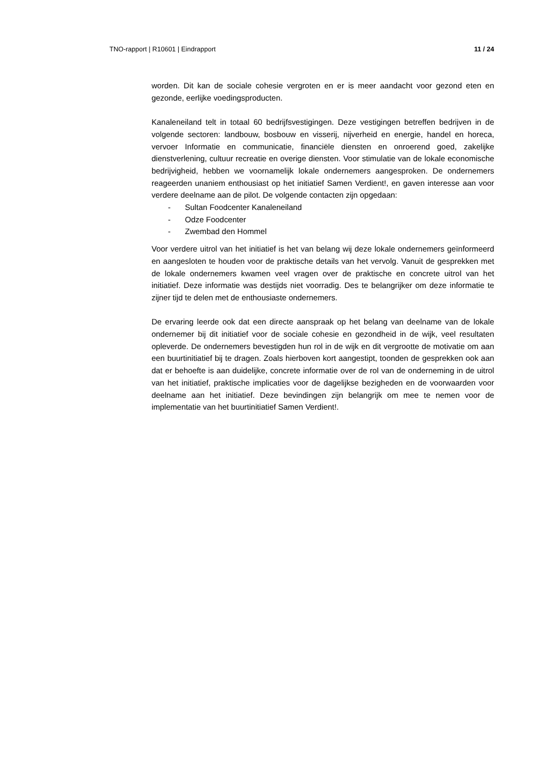TNO-rapport | R10601 | Eindrapport 11 / 24
worden. Dit kan de sociale cohesie vergroten en er is meer aandacht voor gezond eten en gezonde, eerlijke voedingsproducten.
Kanaleneiland telt in totaal 60 bedrijfsvestigingen. Deze vestigingen betreffen bedrijven in de volgende sectoren: landbouw, bosbouw en visserij, nijverheid en energie, handel en horeca, vervoer Informatie en communicatie, financiële diensten en onroerend goed, zakelijke dienstverlening, cultuur recreatie en overige diensten. Voor stimulatie van de lokale economische bedrijvigheid, hebben we voornamelijk lokale ondernemers aangesproken. De ondernemers reageerden unaniem enthousiast op het initiatief Samen Verdient!, en gaven interesse aan voor verdere deelname aan de pilot. De volgende contacten zijn opgedaan:
- Sultan Foodcenter Kanaleneiland
- Odze Foodcenter
- Zwembad den Hommel
Voor verdere uitrol van het initiatief is het van belang wij deze lokale ondernemers geïnformeerd en aangesloten te houden voor de praktische details van het vervolg. Vanuit de gesprekken met de lokale ondernemers kwamen veel vragen over de praktische en concrete uitrol van het initiatief. Deze informatie was destijds niet voorradig. Des te belangrijker om deze informatie te zijner tijd te delen met de enthousiaste ondernemers.
De ervaring leerde ook dat een directe aanspraak op het belang van deelname van de lokale ondernemer bij dit initiatief voor de sociale cohesie en gezondheid in de wijk, veel resultaten opleverde. De ondernemers bevestigden hun rol in de wijk en dit vergrootte de motivatie om aan een buurtinitiatief bij te dragen. Zoals hierboven kort aangestipt, toonden de gesprekken ook aan dat er behoefte is aan duidelijke, concrete informatie over de rol van de onderneming in de uitrol van het initiatief, praktische implicaties voor de dagelijkse bezigheden en de voorwaarden voor deelname aan het initiatief. Deze bevindingen zijn belangrijk om mee te nemen voor de implementatie van het buurtinitiatief Samen Verdient!.